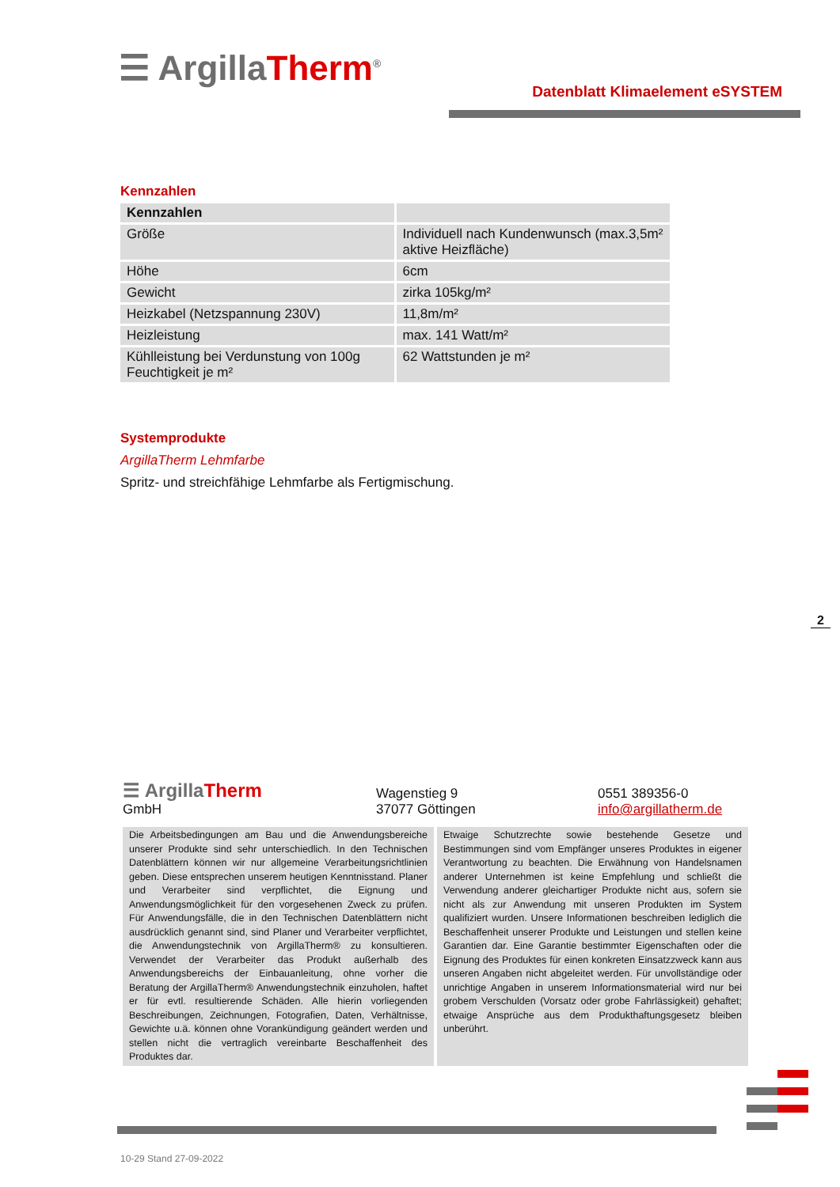☰ ArgillaTherm<sup>®</sup>
Datenblatt Klimaelement eSYSTEM
Kennzahlen
| Kennzahlen | |
| --- | --- |
| Größe | Individuell nach Kundenwunsch (max.3,5m² aktive Heizfläche) |
| Höhe | 6cm |
| Gewicht | zirka 105kg/m² |
| Heizkabel (Netzspannung 230V) | 11,8m/m² |
| Heizleistung | max. 141 Watt/m² |
| Kühlleistung bei Verdunstung von 100g Feuchtigkeit je m² | 62 Wattstunden je m² |
Systemprodukte
ArgillaTherm Lehmfarbe
Spritz- und streichfähige Lehmfarbe als Fertigmischung.
2
☰ ArgillaTherm
GmbH
Wagenstieg 9
37077 Göttingen
0551 389356-0
info@argillatherm.de
Die Arbeitsbedingungen am Bau und die Anwendungsbereiche unserer Produkte sind sehr unterschiedlich. In den Technischen Datenblättern können wir nur allgemeine Verarbeitungsrichtlinien geben. Diese entsprechen unserem heutigen Kenntnisstand. Planer und Verarbeiter sind verpflichtet, die Eignung und Anwendungsmöglichkeit für den vorgesehenen Zweck zu prüfen. Für Anwendungsfälle, die in den Technischen Datenblättern nicht ausdrücklich genannt sind, sind Planer und Verarbeiter verpflichtet, die Anwendungstechnik von ArgillaTherm® zu konsultieren. Verwendet der Verarbeiter das Produkt außerhalb des Anwendungsbereichs der Einbauanleitung, ohne vorher die Beratung der ArgillaTherm® Anwendungstechnik einzuholen, haftet er für evtl. resultierende Schäden. Alle hierin vorliegenden Beschreibungen, Zeichnungen, Fotografien, Daten, Verhältnisse, Gewichte u.ä. können ohne Vorankündigung geändert werden und stellen nicht die vertraglich vereinbarte Beschaffenheit des Produktes dar.
Etwaige Schutzrechte sowie bestehende Gesetze und Bestimmungen sind vom Empfänger unseres Produktes in eigener Verantwortung zu beachten. Die Erwähnung von Handelsnamen anderer Unternehmen ist keine Empfehlung und schließt die Verwendung anderer gleichartiger Produkte nicht aus, sofern sie nicht als zur Anwendung mit unseren Produkten im System qualifiziert wurden. Unsere Informationen beschreiben lediglich die Beschaffenheit unserer Produkte und Leistungen und stellen keine Garantien dar. Eine Garantie bestimmter Eigenschaften oder die Eignung des Produktes für einen konkreten Einsatzzweck kann aus unseren Angaben nicht abgeleitet werden. Für unvollständige oder unrichtige Angaben in unserem Informationsmaterial wird nur bei grobem Verschulden (Vorsatz oder grobe Fahrlässigkeit) gehaftet; etwaige Ansprüche aus dem Produkthaftungsgesetz bleiben unberührt.
10-29 Stand 27-09-2022